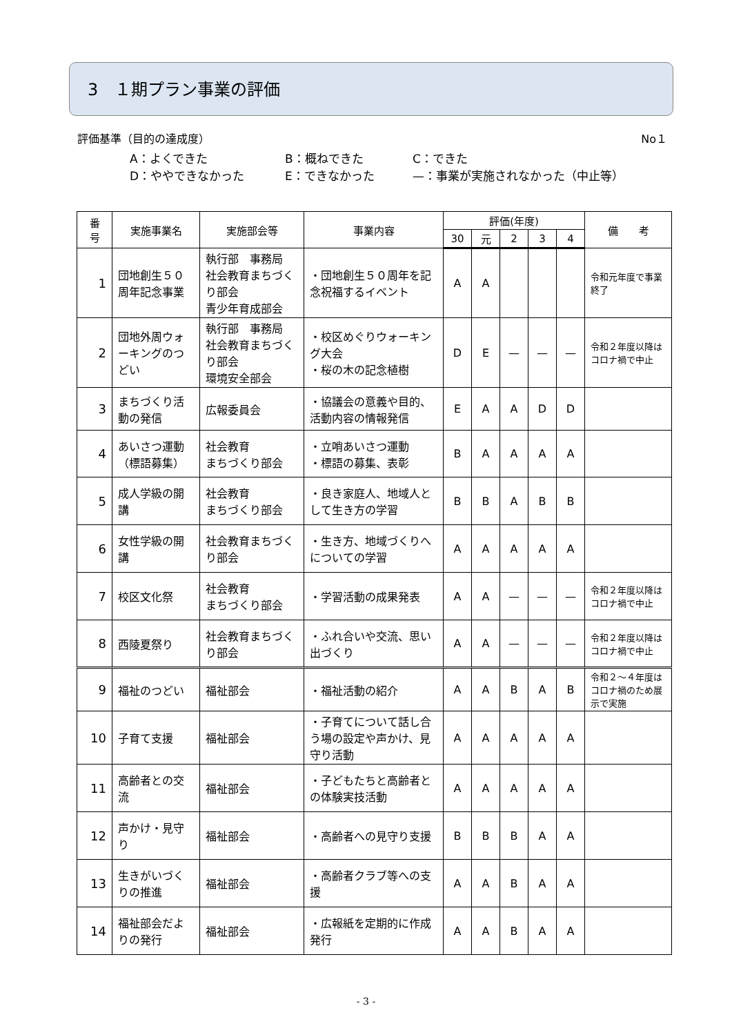3　１期プラン事業の評価
評価基準（目的の達成度） No１
A：よくできた B：概ねできた C：できた
D：ややできなかった E：できなかった —：事業が実施されなかった（中止等）
| 番 号 | 実施事業名 | 実施部会等 | 事業内容 | 評価(年度) | | | | | 備 考 |
| --- | --- | --- | --- | --- | --- | --- | --- | --- | --- |
| | | | | 30 | 元 | 2 | 3 | 4 | |
| 1 | 団地創生５０周年記念事業 | 執行部 事務局 社会教育まちづくり部会 青少年育成部会 | ・団地創生５０周年を記念祝福するイベント | A | A | | | | 令和元年度で事業終了 |
| 2 | 団地外周ウォーキングのつどい | 執行部 事務局 社会教育まちづくり部会 環境安全部会 | ・校区めぐりウォーキング大会 ・桜の木の記念植樹 | D | E | — | — | — | 令和２年度以降はコロナ禍で中止 |
| 3 | まちづくり活動の発信 | 広報委員会 | ・協議会の意義や目的、活動内容の情報発信 | E | A | A | D | D | |
| 4 | あいさつ運動（標語募集） | 社会教育 まちづくり部会 | ・立哨あいさつ運動 ・標語の募集、表彰 | B | A | A | A | A | |
| 5 | 成人学級の開講 | 社会教育 まちづくり部会 | ・良き家庭人、地域人として生き方の学習 | B | B | A | B | B | |
| 6 | 女性学級の開講 | 社会教育まちづくり部会 | ・生き方、地域づくりへについての学習 | A | A | A | A | A | |
| 7 | 校区文化祭 | 社会教育 まちづくり部会 | ・学習活動の成果発表 | A | A | — | — | — | 令和２年度以降はコロナ禍で中止 |
| 8 | 西陵夏祭り | 社会教育まちづくり部会 | ・ふれ合いや交流、思い出づくり | A | A | — | — | — | 令和２年度以降はコロナ禍で中止 |
| 9 | 福祉のつどい | 福祉部会 | ・福祉活動の紹介 | A | A | B | A | B | 令和２～４年度はコロナ禍のため展示で実施 |
| 10 | 子育て支援 | 福祉部会 | ・子育てについて話し合う場の設定や声かけ、見守り活動 | A | A | A | A | A | |
| 11 | 高齢者との交流 | 福祉部会 | ・子どもたちと高齢者との体験実技活動 | A | A | A | A | A | |
| 12 | 声かけ・見守り | 福祉部会 | ・高齢者への見守り支援 | B | B | B | A | A | |
| 13 | 生きがいづくりの推進 | 福祉部会 | ・高齢者クラブ等への支援 | A | A | B | A | A | |
| 14 | 福祉部会だよりの発行 | 福祉部会 | ・広報紙を定期的に作成発行 | A | A | B | A | A | |
- 3 -